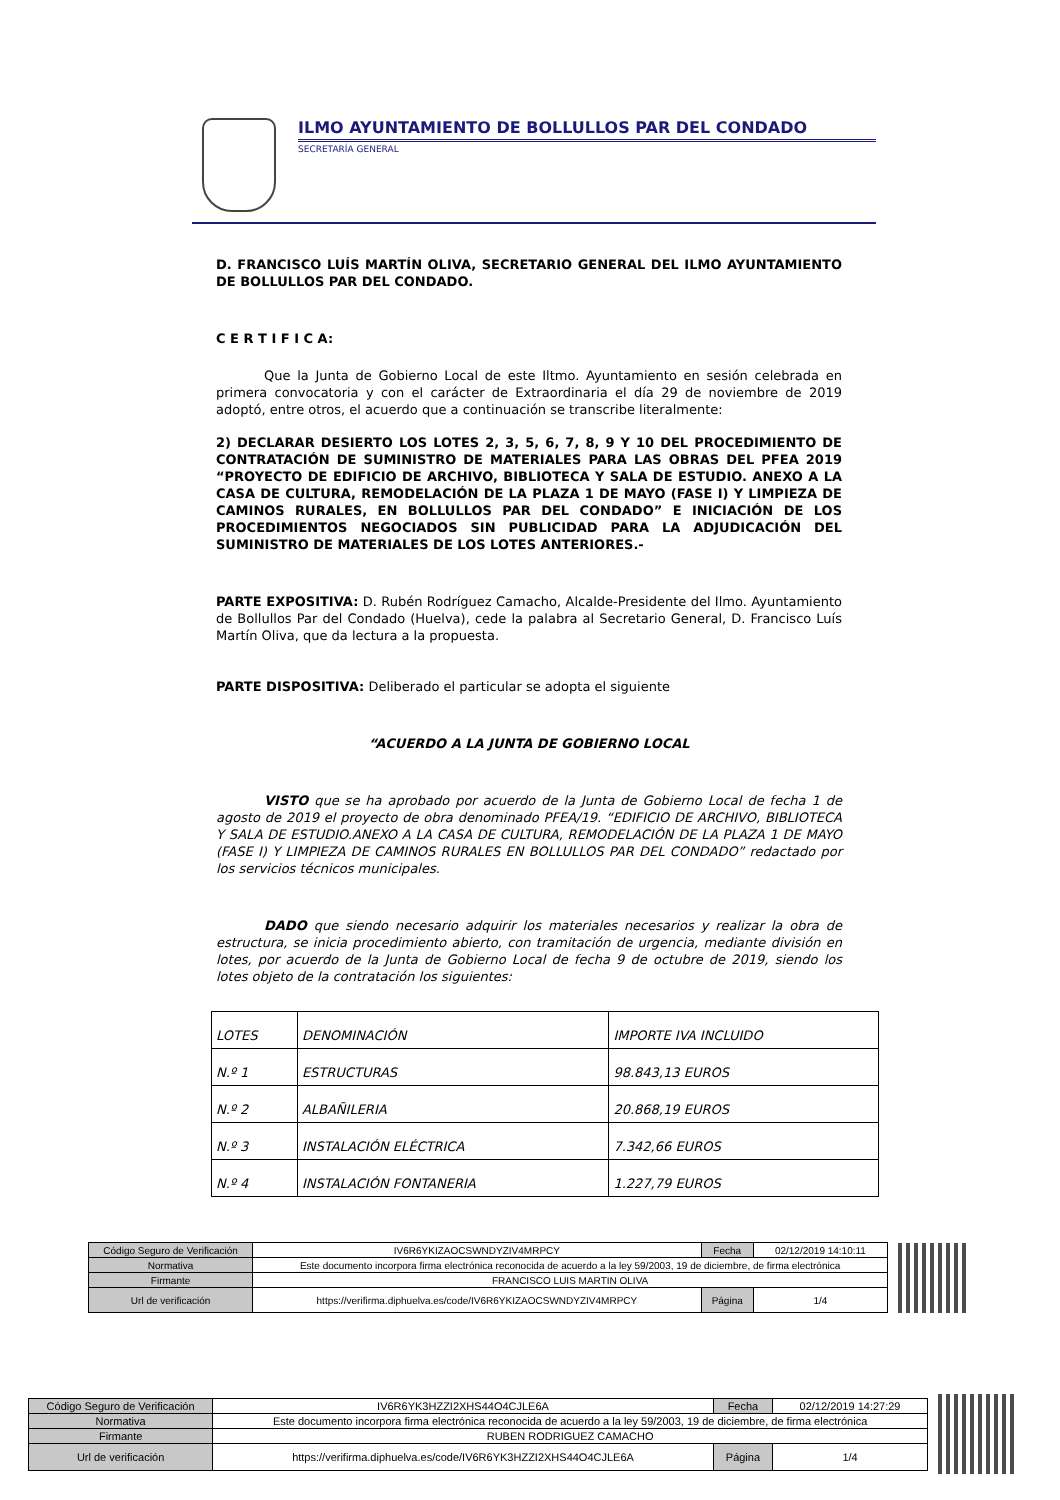ILMO AYUNTAMIENTO DE BOLLULLOS PAR DEL CONDADO
SECRETARÍA GENERAL
D. FRANCISCO LUÍS MARTÍN OLIVA, SECRETARIO GENERAL DEL ILMO AYUNTAMIENTO DE BOLLULLOS PAR DEL CONDADO.
C E R T I F I C A:
Que la Junta de Gobierno Local de este Iltmo. Ayuntamiento en sesión celebrada en primera convocatoria y con el carácter de Extraordinaria el día 29 de noviembre de 2019 adoptó, entre otros, el acuerdo que a continuación se transcribe literalmente:
2) DECLARAR DESIERTO LOS LOTES 2, 3, 5, 6, 7, 8, 9 Y 10 DEL PROCEDIMIENTO DE CONTRATACIÓN DE SUMINISTRO DE MATERIALES PARA LAS OBRAS DEL PFEA 2019 “PROYECTO DE EDIFICIO DE ARCHIVO, BIBLIOTECA Y SALA DE ESTUDIO. ANEXO A LA CASA DE CULTURA, REMODELACIÓN DE LA PLAZA 1 DE MAYO (FASE I) Y LIMPIEZA DE CAMINOS RURALES, EN BOLLULLOS PAR DEL CONDADO” E INICIACIÓN DE LOS PROCEDIMIENTOS NEGOCIADOS SIN PUBLICIDAD PARA LA ADJUDICACIÓN DEL SUMINISTRO DE MATERIALES DE LOS LOTES ANTERIORES.-
PARTE EXPOSITIVA: D. Rubén Rodríguez Camacho, Alcalde-Presidente del Ilmo. Ayuntamiento de Bollullos Par del Condado (Huelva), cede la palabra al Secretario General, D. Francisco Luís Martín Oliva, que da lectura a la propuesta.
PARTE DISPOSITIVA: Deliberado el particular se adopta el siguiente
“ACUERDO A LA JUNTA DE GOBIERNO LOCAL
VISTO que se ha aprobado por acuerdo de la Junta de Gobierno Local de fecha 1 de agosto de 2019 el proyecto de obra denominado PFEA/19. “EDIFICIO DE ARCHIVO, BIBLIOTECA Y SALA DE ESTUDIO.ANEXO A LA CASA DE CULTURA, REMODELACIÓN DE LA PLAZA 1 DE MAYO (FASE I) Y LIMPIEZA DE CAMINOS RURALES EN BOLLULLOS PAR DEL CONDADO” redactado por los servicios técnicos municipales.
DADO que siendo necesario adquirir los materiales necesarios y realizar la obra de estructura, se inicia procedimiento abierto, con tramitación de urgencia, mediante división en lotes, por acuerdo de la Junta de Gobierno Local de fecha 9 de octubre de 2019, siendo los lotes objeto de la contratación los siguientes:
| LOTES | DENOMINACIÓN | IMPORTE IVA INCLUIDO |
| N.º 1 | ESTRUCTURAS | 98.843,13 EUROS |
| N.º 2 | ALBAÑILERIA | 20.868,19 EUROS |
| N.º 3 | INSTALACIÓN ELÉCTRICA | 7.342,66 EUROS |
| N.º 4 | INSTALACIÓN FONTANERIA | 1.227,79 EUROS |
| Código Seguro de Verificación | IV6R6YKIZAOCSWNDYZIV4MRPCY | Fecha | 02/12/2019 14:10:11 |
| Normativa | Este documento incorpora firma electrónica reconocida de acuerdo a la ley 59/2003, 19 de diciembre, de firma electrónica | | |
| Firmante | FRANCISCO LUIS MARTIN OLIVA | | |
| Url de verificación | https://verifirma.diphuelva.es/code/IV6R6YKIZAOCSWNDYZIV4MRPCY | Página | 1/4 |
| Código Seguro de Verificación | IV6R6YK3HZZI2XHS44O4CJLE6A | Fecha | 02/12/2019 14:27:29 |
| Normativa | Este documento incorpora firma electrónica reconocida de acuerdo a la ley 59/2003, 19 de diciembre, de firma electrónica | | |
| Firmante | RUBEN RODRIGUEZ CAMACHO | | |
| Url de verificación | https://verifirma.diphuelva.es/code/IV6R6YK3HZZI2XHS44O4CJLE6A | Página | 1/4 |